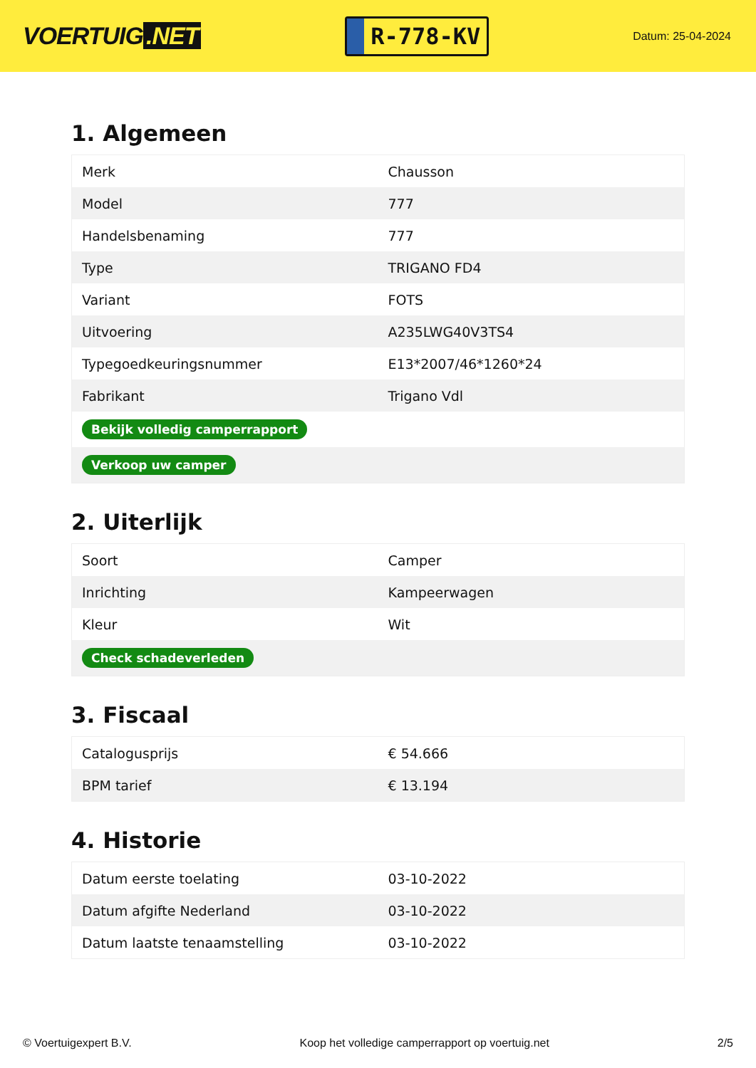VOERTUIG.NET
R-778-KV
Datum: 25-04-2024
1. Algemeen
| Merk | Chausson |
| Model | 777 |
| Handelsbenaming | 777 |
| Type | TRIGANO FD4 |
| Variant | FOTS |
| Uitvoering | A235LWG40V3TS4 |
| Typegoedkeuringsnummer | E13*2007/46*1260*24 |
| Fabrikant | Trigano Vdl |
| Bekijk volledig camperrapport | |
| Verkoop uw camper | |
2. Uiterlijk
| Soort | Camper |
| Inrichting | Kampeerwagen |
| Kleur | Wit |
| Check schadeverleden | |
3. Fiscaal
| Catalogusprijs | € 54.666 |
| BPM tarief | € 13.194 |
4. Historie
| Datum eerste toelating | 03-10-2022 |
| Datum afgifte Nederland | 03-10-2022 |
| Datum laatste tenaamstelling | 03-10-2022 |
© Voertuigexpert B.V. Koop het volledige camperrapport op voertuig.net 2/5